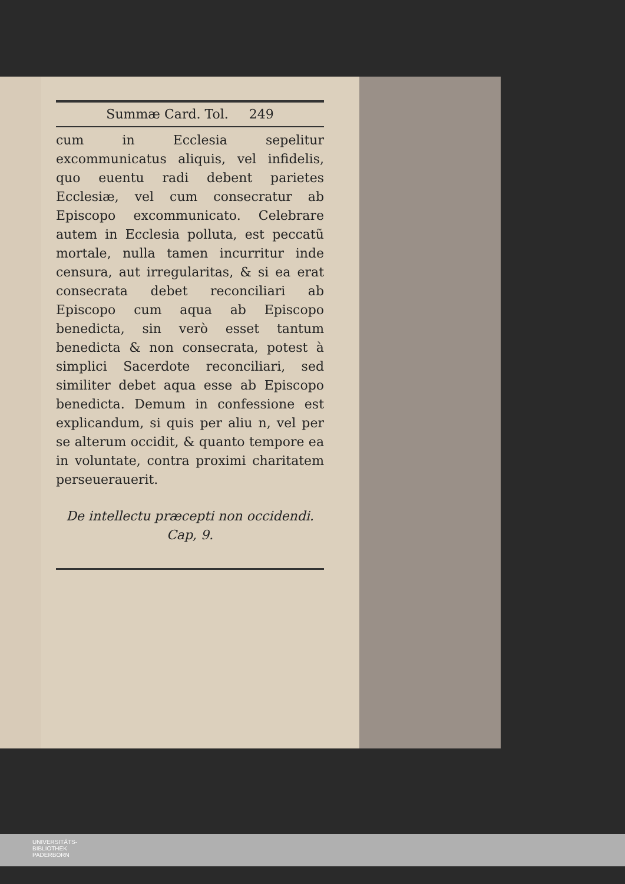Summæ Card. Tol. 249
cum in Ecclesia sepelitur excommunicatus aliquis, vel infidelis, quo euentu radi debent parietes Ecclesiæ, vel cum consecratur ab Episcopo excommunicato. Celebrare autem in Ecclesia polluta, est peccatũ mortale, nulla tamen incurritur inde censura, aut irregularitas, & si ea erat consecrata debet reconciliari ab Episcopo cum aqua ab Episcopo benedicta, sin verò esset tantum benedicta & non consecrata, potest à simplici Sacerdote reconciliari, sed similiter debet aqua esse ab Episcopo benedicta. Demum in confessione est explicandum, si quis per aliu n, vel per se alterum occidit, & quanto tempore ea in voluntate, contra proximi charitatem perseuerauerit.
De intellectu præcepti non occidendi. Cap, 9.
UNIVERSITÄTS-
BIBLIOTHEK
PADERBORN